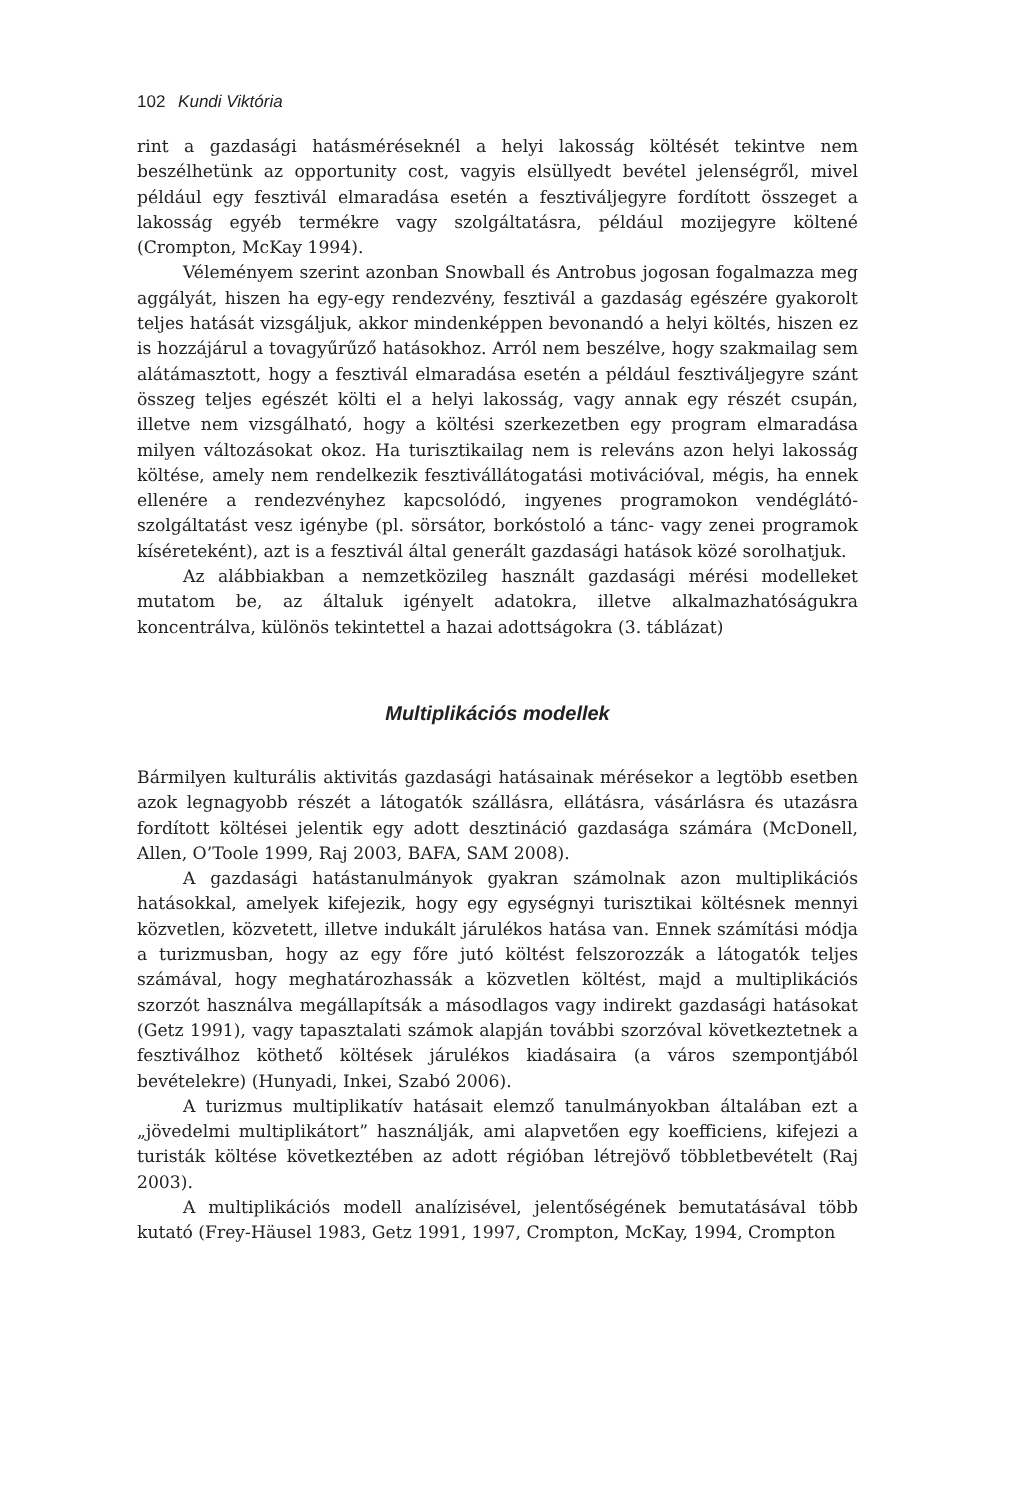102 Kundi Viktória
rint a gazdasági hatásméréseknél a helyi lakosság költését tekintve nem beszélhetünk az opportunity cost, vagyis elsüllyedt bevétel jelenségről, mivel például egy fesztivál elmaradása esetén a fesztiváljegyre fordított összeget a lakosság egyéb termékre vagy szolgáltatásra, például mozijegyre költené (Crompton, McKay 1994).
Véleményem szerint azonban Snowball és Antrobus jogosan fogalmazza meg aggályát, hiszen ha egy-egy rendezvény, fesztivál a gazdaság egészére gyakorolt teljes hatását vizsgáljuk, akkor mindenképpen bevonandó a helyi költés, hiszen ez is hozzájárul a tovagyűrűző hatásokhoz. Arról nem beszélve, hogy szakmailag sem alátámasztott, hogy a fesztivál elmaradása esetén a például fesztiváljegyre szánt összeg teljes egészét költi el a helyi lakosság, vagy annak egy részét csupán, illetve nem vizsgálható, hogy a költési szerkezetben egy program elmaradása milyen változásokat okoz. Ha turisztikailag nem is releváns azon helyi lakosság költése, amely nem rendelkezik fesztivállátogatási motivációval, mégis, ha ennek ellenére a rendezvényhez kapcsolódó, ingyenes programokon vendéglátó-szolgáltatást vesz igénybe (pl. sörsátor, borkóstoló a tánc- vagy zenei programok kíséreteként), azt is a fesztivál által generált gazdasági hatások közé sorolhatjuk.
Az alábbiakban a nemzetközileg használt gazdasági mérési modelleket mutatom be, az általuk igényelt adatokra, illetve alkalmazhatóságukra koncentrálva, különös tekintettel a hazai adottságokra (3. táblázat)
Multiplikációs modellek
Bármilyen kulturális aktivitás gazdasági hatásainak mérésekor a legtöbb esetben azok legnagyobb részét a látogatók szállásra, ellátásra, vásárlásra és utazásra fordított költései jelentik egy adott desztináció gazdasága számára (McDonell, Allen, O’Toole 1999, Raj 2003, BAFA, SAM 2008).
A gazdasági hatástanulmányok gyakran számolnak azon multiplikációs hatásokkal, amelyek kifejezik, hogy egy egységnyi turisztikai költésnek mennyi közvetlen, közvetett, illetve indukált járulékos hatása van. Ennek számítási módja a turizmusban, hogy az egy főre jutó költést felszorozzák a látogatók teljes számával, hogy meghatározhassák a közvetlen költést, majd a multiplikációs szorzót használva megállapítsák a másodlagos vagy indirekt gazdasági hatásokat (Getz 1991), vagy tapasztalati számok alapján további szorzóval következtetnek a fesztiválhoz köthető költések járulékos kiadásaira (a város szempontjából bevételekre) (Hunyadi, Inkei, Szabó 2006).
A turizmus multiplikatív hatásait elemző tanulmányokban általában ezt a „jövedelmi multiplikátort” használják, ami alapvetően egy koefficiens, kifejezi a turisták költése következtében az adott régióban létrejövő többletbevételt (Raj 2003).
A multiplikációs modell analízisével, jelentőségének bemutatásával több kutató (Frey-Häusel 1983, Getz 1991, 1997, Crompton, McKay, 1994, Crompton